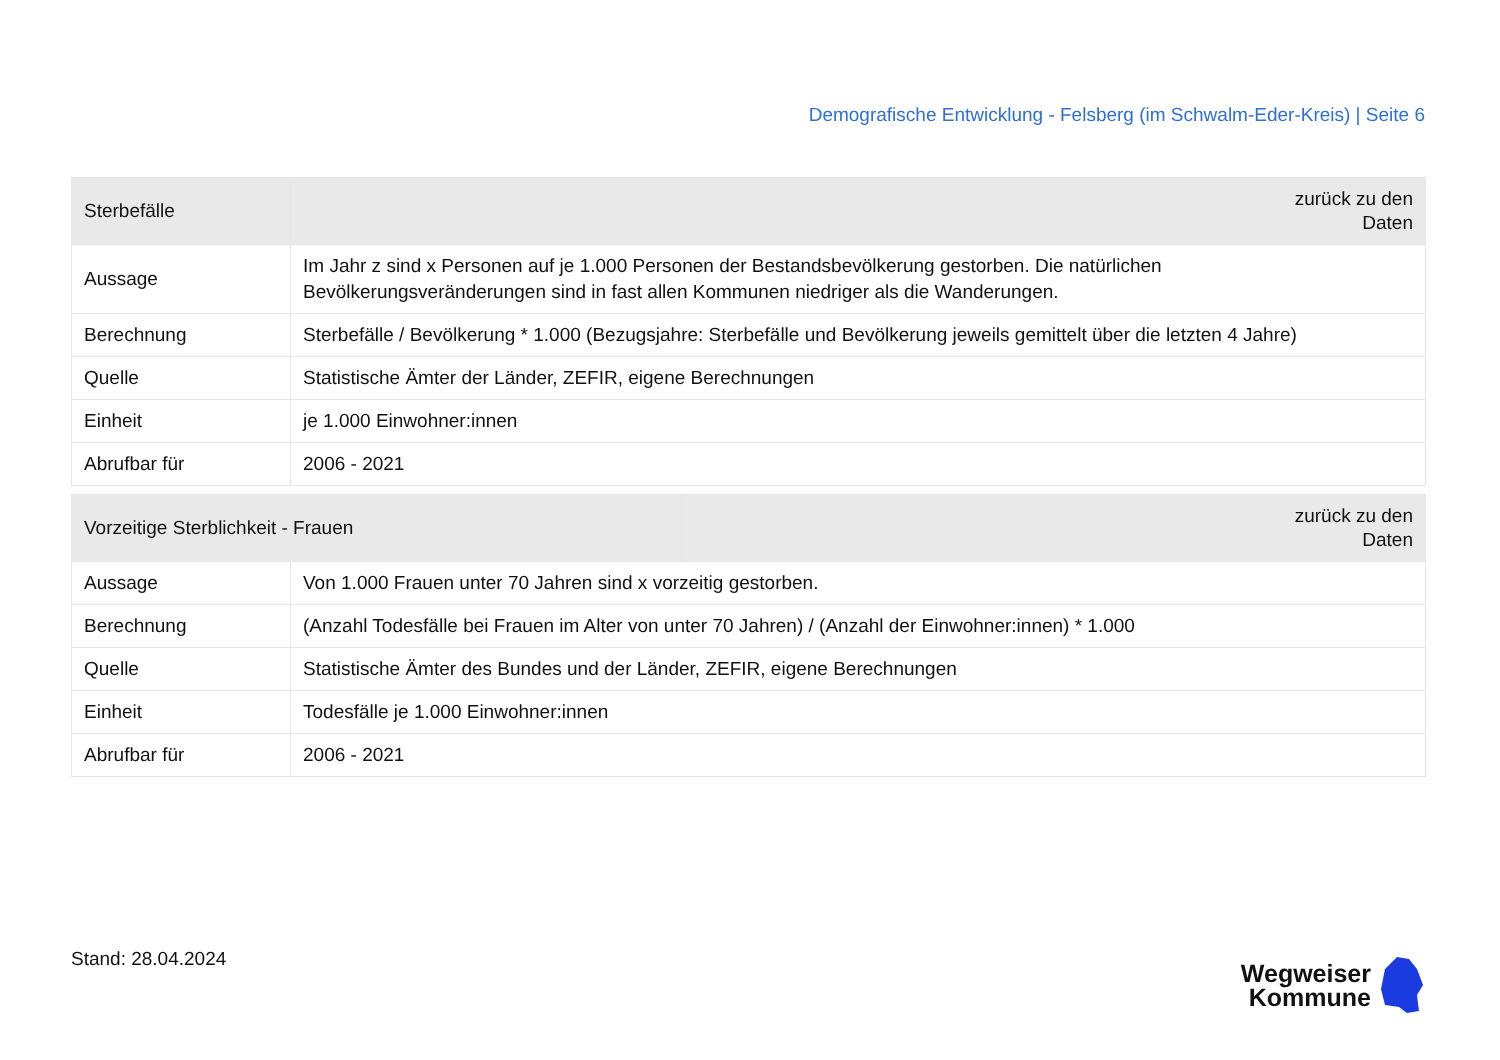Demografische Entwicklung - Felsberg (im Schwalm-Eder-Kreis) | Seite 6
| Sterbefälle | | zurück zu den Daten |
| --- | --- | --- |
| Aussage | Im Jahr z sind x Personen auf je 1.000 Personen der Bestandsbevölkerung gestorben. Die natürlichen Bevölkerungsveränderungen sind in fast allen Kommunen niedriger als die Wanderungen. | |
| Berechnung | Sterbefälle / Bevölkerung * 1.000 (Bezugsjahre: Sterbefälle und Bevölkerung jeweils gemittelt über die letzten 4 Jahre) | |
| Quelle | Statistische Ämter der Länder, ZEFIR, eigene Berechnungen | |
| Einheit | je 1.000 Einwohner:innen | |
| Abrufbar für | 2006 - 2021 | |
| Vorzeitige Sterblichkeit - Frauen | | zurück zu den Daten |
| --- | --- | --- |
| Aussage | Von 1.000 Frauen unter 70 Jahren sind x vorzeitig gestorben. | |
| Berechnung | (Anzahl Todesfälle bei Frauen im Alter von unter 70 Jahren) / (Anzahl der Einwohner:innen) * 1.000 | |
| Quelle | Statistische Ämter des Bundes und der Länder, ZEFIR, eigene Berechnungen | |
| Einheit | Todesfälle je 1.000 Einwohner:innen | |
| Abrufbar für | 2006 - 2021 | |
Stand: 28.04.2024
Wegweiser
Kommune